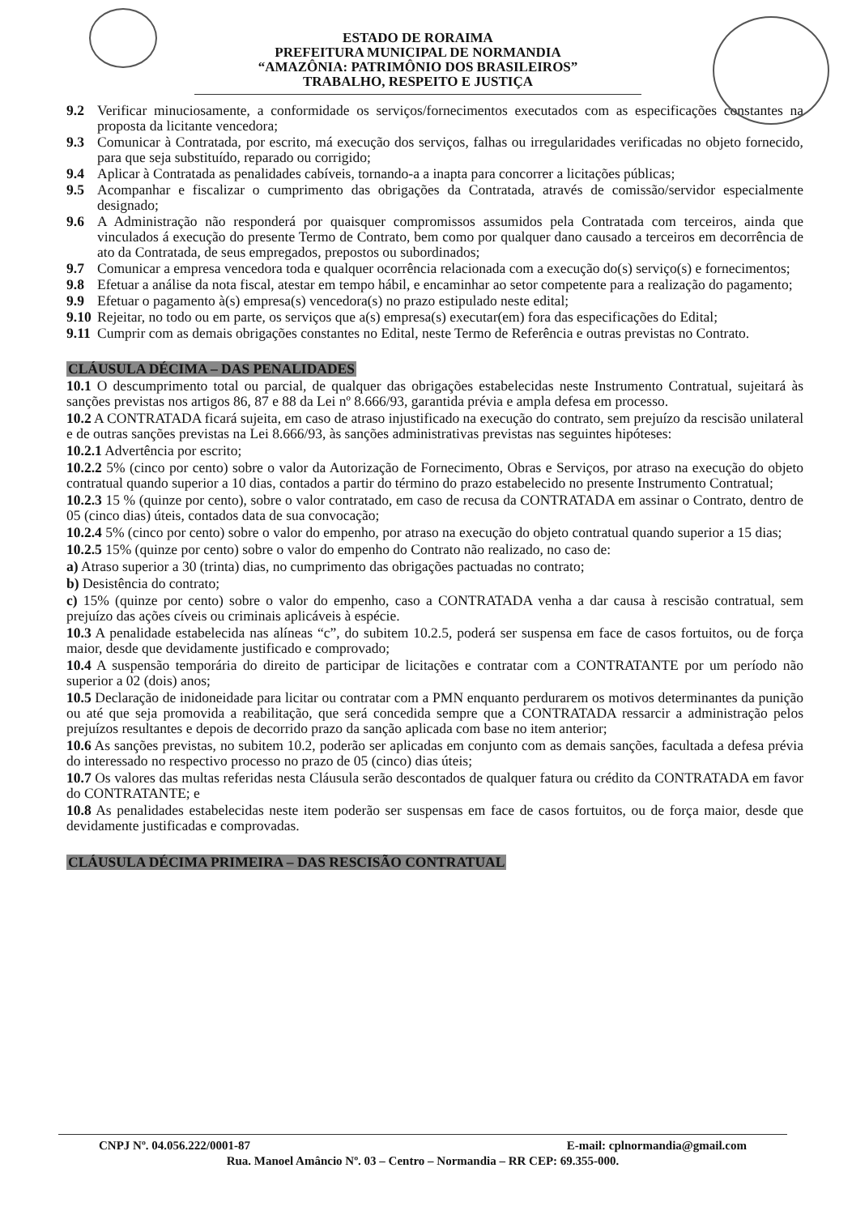ESTADO DE RORAIMA
PREFEITURA MUNICIPAL DE NORMANDIA
“AMAZÔNIA: PATRIMÔNIO DOS BRASILEIROS”
TRABALHO, RESPEITO E JUSTIÇA
9.2 Verificar minuciosamente, a conformidade os serviços/fornecimentos executados com as especificações constantes na proposta da licitante vencedora;
9.3 Comunicar à Contratada, por escrito, má execução dos serviços, falhas ou irregularidades verificadas no objeto fornecido, para que seja substituído, reparado ou corrigido;
9.4 Aplicar à Contratada as penalidades cabíveis, tornando-a a inapta para concorrer a licitações públicas;
9.5 Acompanhar e fiscalizar o cumprimento das obrigações da Contratada, através de comissão/servidor especialmente designado;
9.6 A Administração não responderá por quaisquer compromissos assumidos pela Contratada com terceiros, ainda que vinculados á execução do presente Termo de Contrato, bem como por qualquer dano causado a terceiros em decorrência de ato da Contratada, de seus empregados, prepostos ou subordinados;
9.7 Comunicar a empresa vencedora toda e qualquer ocorrência relacionada com a execução do(s) serviço(s) e fornecimentos;
9.8 Efetuar a análise da nota fiscal, atestar em tempo hábil, e encaminhar ao setor competente para a realização do pagamento;
9.9 Efetuar o pagamento à(s) empresa(s) vencedora(s) no prazo estipulado neste edital;
9.10 Rejeitar, no todo ou em parte, os serviços que a(s) empresa(s) executar(em) fora das especificações do Edital;
9.11 Cumprir com as demais obrigações constantes no Edital, neste Termo de Referência e outras previstas no Contrato.
CLÁUSULA DÉCIMA – DAS PENALIDADES
10.1 O descumprimento total ou parcial, de qualquer das obrigações estabelecidas neste Instrumento Contratual, sujeitará às sanções previstas nos artigos 86, 87 e 88 da Lei nº 8.666/93, garantida prévia e ampla defesa em processo.
10.2 A CONTRATADA ficará sujeita, em caso de atraso injustificado na execução do contrato, sem prejuízo da rescisão unilateral e de outras sanções previstas na Lei 8.666/93, às sanções administrativas previstas nas seguintes hipóteses:
10.2.1 Advertência por escrito;
10.2.2 5% (cinco por cento) sobre o valor da Autorização de Fornecimento, Obras e Serviços, por atraso na execução do objeto contratual quando superior a 10 dias, contados a partir do término do prazo estabelecido no presente Instrumento Contratual;
10.2.3 15 % (quinze por cento), sobre o valor contratado, em caso de recusa da CONTRATADA em assinar o Contrato, dentro de 05 (cinco dias) úteis, contados data de sua convocação;
10.2.4 5% (cinco por cento) sobre o valor do empenho, por atraso na execução do objeto contratual quando superior a 15 dias;
10.2.5 15% (quinze por cento) sobre o valor do empenho do Contrato não realizado, no caso de:
a) Atraso superior a 30 (trinta) dias, no cumprimento das obrigações pactuadas no contrato;
b) Desistência do contrato;
c) 15% (quinze por cento) sobre o valor do empenho, caso a CONTRATADA venha a dar causa à rescisão contratual, sem prejuízo das ações cíveis ou criminais aplicáveis à espécie.
10.3 A penalidade estabelecida nas alíneas “c”, do subitem 10.2.5, poderá ser suspensa em face de casos fortuitos, ou de força maior, desde que devidamente justificado e comprovado;
10.4 A suspensão temporária do direito de participar de licitações e contratar com a CONTRATANTE por um período não superior a 02 (dois) anos;
10.5 Declaração de inidoneidade para licitar ou contratar com a PMN enquanto perdurarem os motivos determinantes da punição ou até que seja promovida a reabilitação, que será concedida sempre que a CONTRATADA ressarcir a administração pelos prejuízos resultantes e depois de decorrido prazo da sanção aplicada com base no item anterior;
10.6 As sanções previstas, no subitem 10.2, poderão ser aplicadas em conjunto com as demais sanções, facultada a defesa prévia do interessado no respectivo processo no prazo de 05 (cinco) dias úteis;
10.7 Os valores das multas referidas nesta Cláusula serão descontados de qualquer fatura ou crédito da CONTRATADA em favor do CONTRATANTE; e
10.8 As penalidades estabelecidas neste item poderão ser suspensas em face de casos fortuitos, ou de força maior, desde que devidamente justificadas e comprovadas.
CLÁUSULA DÉCIMA PRIMEIRA – DAS RESCISÃO CONTRATUAL
CNPJ Nº. 04.056.222/0001-87 E-mail: cplnormandia@gmail.com
Rua. Manoel Amâncio Nº. 03 – Centro – Normandia – RR CEP: 69.355-000.